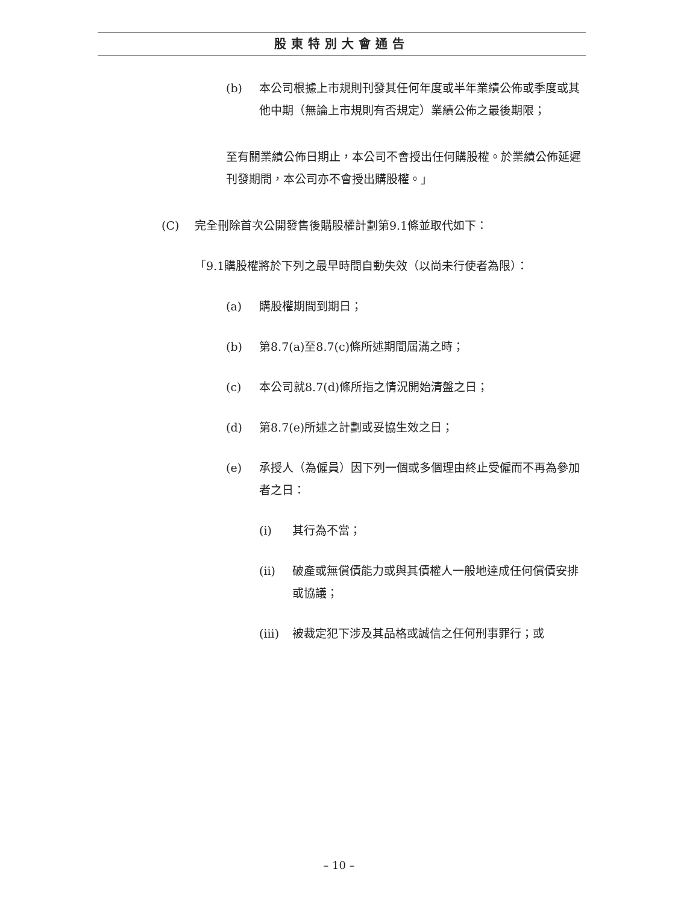股東特別大會通告
(b) 本公司根據上市規則刊發其任何年度或半年業績公佈或季度或其他中期（無論上市規則有否規定）業績公佈之最後期限；
至有關業績公佈日期止，本公司不會授出任何購股權。於業績公佈延遲刊發期間，本公司亦不會授出購股權。」
(C) 完全刪除首次公開發售後購股權計劃第9.1條並取代如下：
「9.1購股權將於下列之最早時間自動失效（以尚未行使者為限）：
(a) 購股權期間到期日；
(b) 第8.7(a)至8.7(c)條所述期間屆滿之時；
(c) 本公司就8.7(d)條所指之情況開始清盤之日；
(d) 第8.7(e)所述之計劃或妥協生效之日；
(e) 承授人（為僱員）因下列一個或多個理由終止受僱而不再為參加者之日：
(i) 其行為不當；
(ii) 破產或無償債能力或與其債權人一般地達成任何償債安排或協議；
(iii) 被裁定犯下涉及其品格或誠信之任何刑事罪行；或
– 10 –